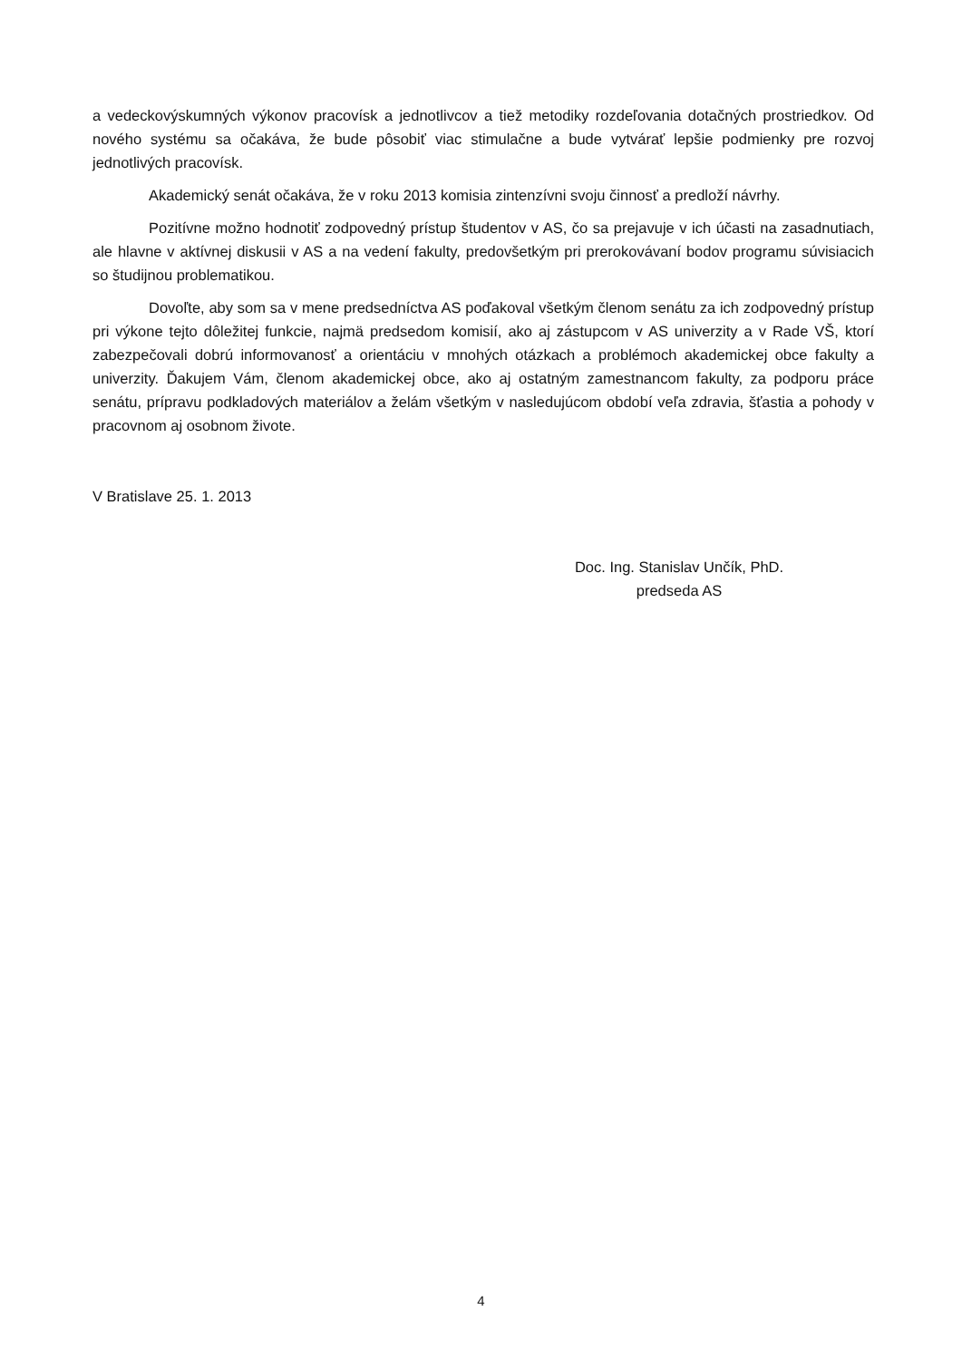a vedeckovýskumných výkonov pracovísk a jednotlivcov a tiež metodiky rozdeľovania dotačných prostriedkov. Od nového systému sa očakáva, že bude pôsobiť viac stimulačne a bude vytvárať lepšie podmienky pre rozvoj jednotlivých pracovísk.
Akademický senát očakáva, že v roku 2013 komisia zintenzívni svoju činnosť a predloží návrhy.
Pozitívne možno hodnotiť zodpovedný prístup študentov v AS, čo sa prejavuje v ich účasti na zasadnutiach, ale hlavne v aktívnej diskusii v AS a na vedení fakulty, predovšetkým pri prerokovávaní bodov programu súvisiacich so študijnou problematikou.
Dovoľte, aby som sa v mene predsedníctva AS poďakoval všetkým členom senátu za ich zodpovedný prístup pri výkone tejto dôležitej funkcie, najmä predsedom komisií, ako aj zástupcom v AS univerzity a v Rade VŠ, ktorí zabezpečovali dobrú informovanosť a orientáciu v mnohých otázkach a problémoch akademickej obce fakulty a univerzity. Ďakujem Vám, členom akademickej obce, ako aj ostatným zamestnancom fakulty, za podporu práce senátu, prípravu podkladových materiálov a želám všetkým v nasledujúcom období veľa zdravia, šťastia a pohody v pracovnom aj osobnom živote.
V Bratislave 25. 1. 2013
Doc. Ing. Stanislav Unčík, PhD.
predseda AS
4